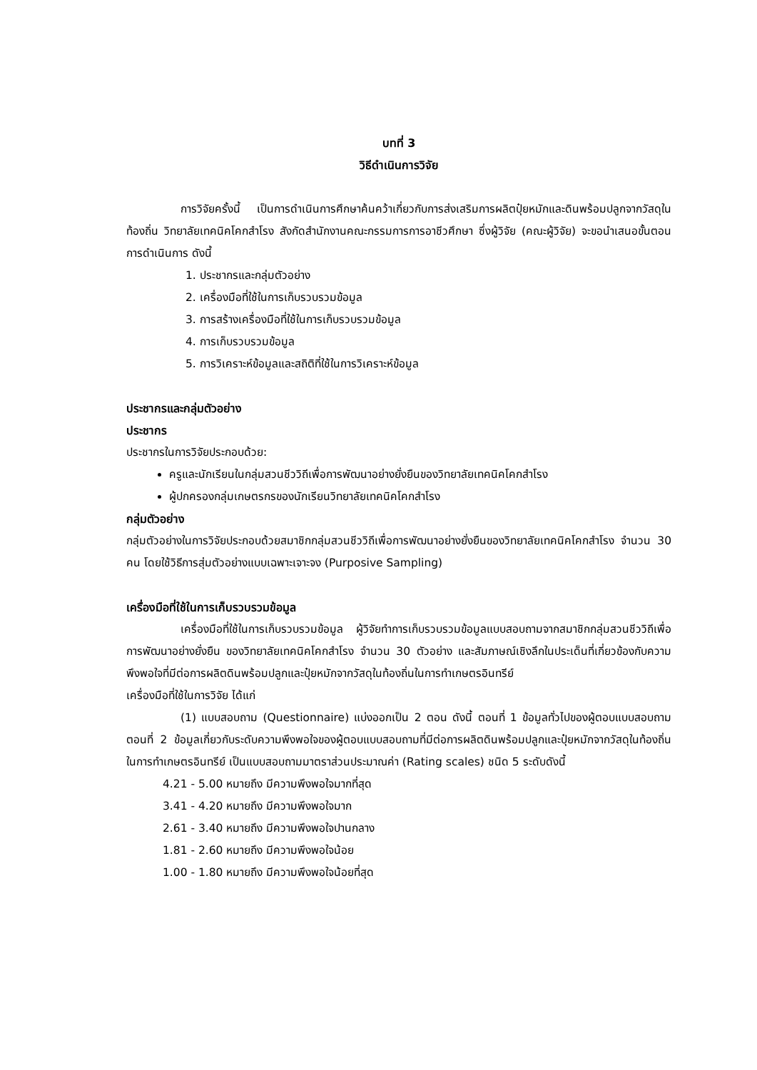บทที่ 3
วิธีดำเนินการวิจัย
การวิจัยครั้งนี้ เป็นการดำเนินการศึกษาค้นคว้าเกี่ยวกับการส่งเสริมการผลิตปุ๋ยหมักและดินพร้อมปลูกจากวัสดุในท้องถิ่น วิทยาลัยเทคนิคโคกสำโรง สังกัดสำนักงานคณะกรรมการการอาชีวศึกษา ซึ่งผู้วิจัย (คณะผู้วิจัย) จะขอนำเสนอขั้นตอนการดำเนินการ ดังนี้
1. ประชากรและกลุ่มตัวอย่าง
2. เครื่องมือที่ใช้ในการเก็บรวบรวมข้อมูล
3. การสร้างเครื่องมือที่ใช้ในการเก็บรวบรวมข้อมูล
4. การเก็บรวบรวมข้อมูล
5. การวิเคราะห์ข้อมูลและสถิติที่ใช้ในการวิเคราะห์ข้อมูล
ประชากรและกลุ่มตัวอย่าง
ประชากร
ประชากรในการวิจัยประกอบด้วย:
ครูและนักเรียนในกลุ่มสวนชีววิถีเพื่อการพัฒนาอย่างยั่งยืนของวิทยาลัยเทคนิคโคกสำโรง
ผู้ปกครองกลุ่มเกษตรกรของนักเรียนวิทยาลัยเทคนิคโคกสำโรง
กลุ่มตัวอย่าง
กลุ่มตัวอย่างในการวิจัยประกอบด้วยสมาชิกกลุ่มสวนชีววิถีเพื่อการพัฒนาอย่างยั่งยืนของวิทยาลัยเทคนิคโคกสำโรง จำนวน 30 คน โดยใช้วิธีการสุ่มตัวอย่างแบบเฉพาะเจาะจง (Purposive Sampling)
เครื่องมือที่ใช้ในการเก็บรวบรวมข้อมูล
เครื่องมือที่ใช้ในการเก็บรวบรวมข้อมูล ผู้วิจัยทำการเก็บรวบรวมข้อมูลแบบสอบถามจากสมาชิกกลุ่มสวนชีววิถีเพื่อการพัฒนาอย่างยั่งยืน ของวิทยาลัยเทคนิคโคกสำโรง จำนวน 30 ตัวอย่าง และสัมภาษณ์เชิงลึกในประเด็นที่เกี่ยวข้องกับความพึงพอใจที่มีต่อการผลิตดินพร้อมปลูกและปุ๋ยหมักจากวัสดุในท้องถิ่นในการทำเกษตรอินทรีย์
เครื่องมือที่ใช้ในการวิจัย ได้แก่
(1) แบบสอบถาม (Questionnaire) แบ่งออกเป็น 2 ตอน ดังนี้ ตอนที่ 1 ข้อมูลทั่วไปของผู้ตอบแบบสอบถาม ตอนที่ 2 ข้อมูลเกี่ยวกับระดับความพึงพอใจของผู้ตอบแบบสอบถามที่มีต่อการผลิตดินพร้อมปลูกและปุ๋ยหมักจากวัสดุในท้องถิ่นในการทำเกษตรอินทรีย์ เป็นแบบสอบถามมาตราส่วนประมาณค่า (Rating scales) ชนิด 5 ระดับดังนี้
4.21 - 5.00 หมายถึง มีความพึงพอใจมากที่สุด
3.41 - 4.20 หมายถึง มีความพึงพอใจมาก
2.61 - 3.40 หมายถึง มีความพึงพอใจปานกลาง
1.81 - 2.60 หมายถึง มีความพึงพอใจน้อย
1.00 - 1.80 หมายถึง มีความพึงพอใจน้อยที่สุด